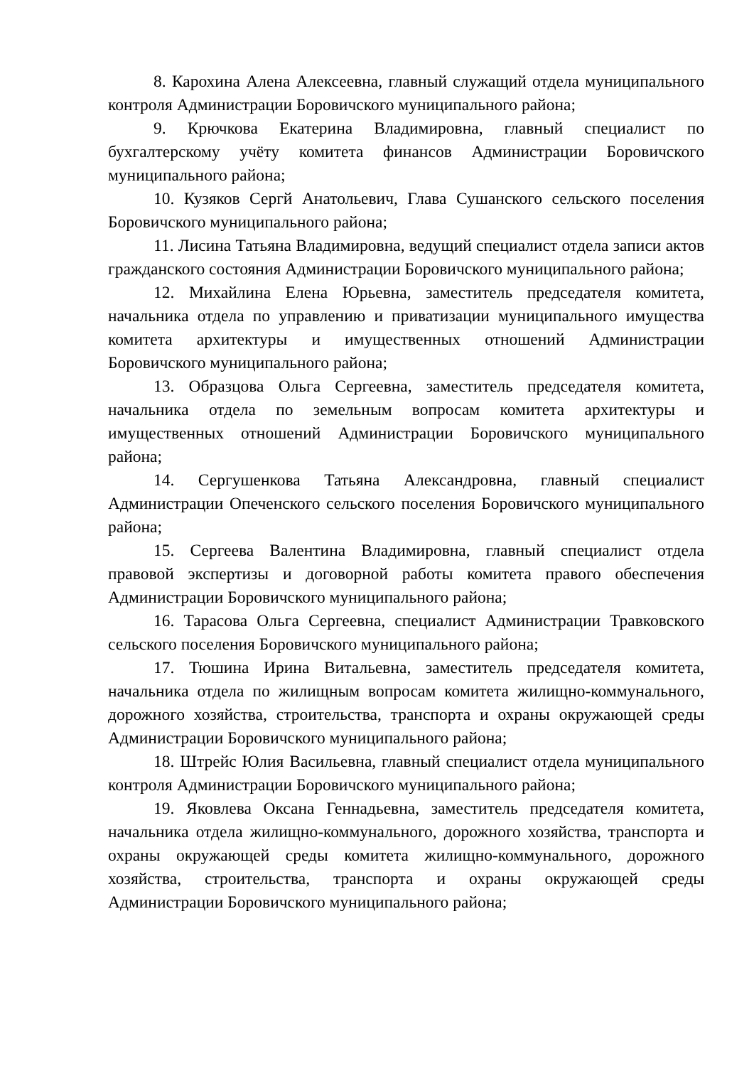8. Карохина Алена Алексеевна, главный служащий отдела муниципального контроля Администрации Боровичского муниципального района;
9. Крючкова Екатерина Владимировна, главный специалист по бухгалтерскому учёту комитета финансов Администрации Боровичского муниципального района;
10. Кузяков Сергй Анатольевич, Глава Сушанского сельского поселения Боровичского муниципального района;
11. Лисина Татьяна Владимировна, ведущий специалист отдела записи актов гражданского состояния Администрации Боровичского муниципального района;
12. Михайлина Елена Юрьевна, заместитель председателя комитета, начальника отдела по управлению и приватизации муниципального имущества комитета архитектуры и имущественных отношений Администрации Боровичского муниципального района;
13. Образцова Ольга Сергеевна, заместитель председателя комитета, начальника отдела по земельным вопросам комитета архитектуры и имущественных отношений Администрации Боровичского муниципального района;
14. Сергушенкова Татьяна Александровна, главный специалист Администрации Опеченского сельского поселения Боровичского муниципального района;
15. Сергеева Валентина Владимировна, главный специалист отдела правовой экспертизы и договорной работы комитета правого обеспечения Администрации Боровичского муниципального района;
16. Тарасова Ольга Сергеевна, специалист Администрации Травковского сельского поселения Боровичского муниципального района;
17. Тюшина Ирина Витальевна, заместитель председателя комитета, начальника отдела по жилищным вопросам комитета жилищно-коммунального, дорожного хозяйства, строительства, транспорта и охраны окружающей среды Администрации Боровичского муниципального района;
18. Штрейс Юлия Васильевна, главный специалист отдела муниципального контроля Администрации Боровичского муниципального района;
19. Яковлева Оксана Геннадьевна, заместитель председателя комитета, начальника отдела жилищно-коммунального, дорожного хозяйства, транспорта и охраны окружающей среды комитета жилищно-коммунального, дорожного хозяйства, строительства, транспорта и охраны окружающей среды Администрации Боровичского муниципального района;